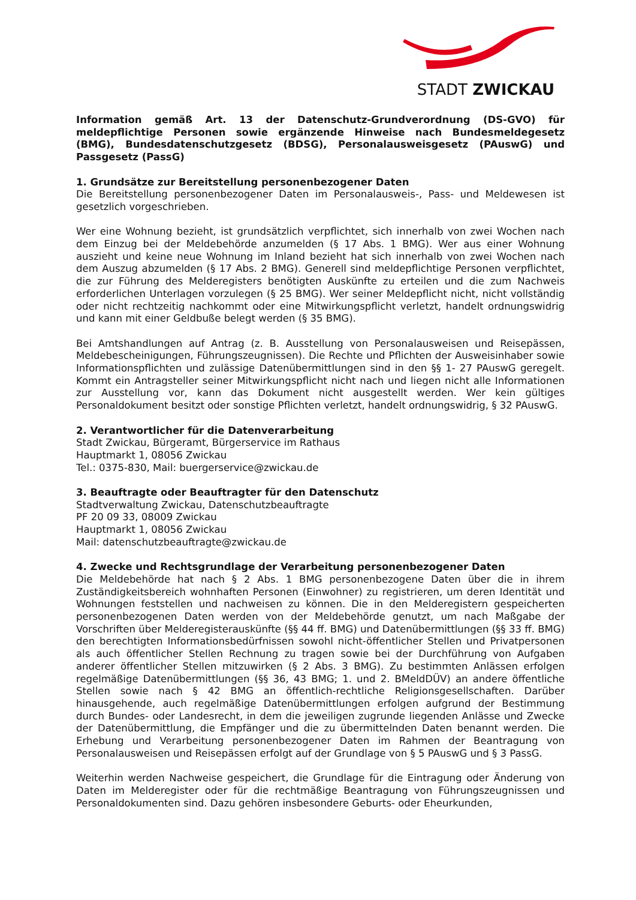STADT ZWICKAU
Information gemäß Art. 13 der Datenschutz-Grundverordnung (DS-GVO) für meldepflichtige Personen sowie ergänzende Hinweise nach Bundesmeldegesetz (BMG), Bundesdatenschutzgesetz (BDSG), Personalausweisgesetz (PAuswG) und Passgesetz (PassG)
1. Grundsätze zur Bereitstellung personenbezogener Daten
Die Bereitstellung personenbezogener Daten im Personalausweis-, Pass- und Meldewesen ist gesetzlich vorgeschrieben.
Wer eine Wohnung bezieht, ist grundsätzlich verpflichtet, sich innerhalb von zwei Wochen nach dem Einzug bei der Meldebehörde anzumelden (§ 17 Abs. 1 BMG). Wer aus einer Wohnung auszieht und keine neue Wohnung im Inland bezieht hat sich innerhalb von zwei Wochen nach dem Auszug abzumelden (§ 17 Abs. 2 BMG). Generell sind meldepflichtige Personen verpflichtet, die zur Führung des Melderegisters benötigten Auskünfte zu erteilen und die zum Nachweis erforderlichen Unterlagen vorzulegen (§ 25 BMG). Wer seiner Meldepflicht nicht, nicht vollständig oder nicht rechtzeitig nachkommt oder eine Mitwirkungspflicht verletzt, handelt ordnungswidrig und kann mit einer Geldbuße belegt werden (§ 35 BMG).
Bei Amtshandlungen auf Antrag (z. B. Ausstellung von Personalausweisen und Reisepässen, Meldebescheinigungen, Führungszeugnissen). Die Rechte und Pflichten der Ausweisinhaber sowie Informationspflichten und zulässige Datenübermittlungen sind in den §§ 1- 27 PAuswG geregelt. Kommt ein Antragsteller seiner Mitwirkungspflicht nicht nach und liegen nicht alle Informationen zur Ausstellung vor, kann das Dokument nicht ausgestellt werden. Wer kein gültiges Personaldokument besitzt oder sonstige Pflichten verletzt, handelt ordnungswidrig, § 32 PAuswG.
2. Verantwortlicher für die Datenverarbeitung
Stadt Zwickau, Bürgeramt, Bürgerservice im Rathaus
Hauptmarkt 1, 08056 Zwickau
Tel.: 0375-830, Mail: buergerservice@zwickau.de
3. Beauftragte oder Beauftragter für den Datenschutz
Stadtverwaltung Zwickau, Datenschutzbeauftragte
PF 20 09 33, 08009 Zwickau
Hauptmarkt 1, 08056 Zwickau
Mail: datenschutzbeauftragte@zwickau.de
4. Zwecke und Rechtsgrundlage der Verarbeitung personenbezogener Daten
Die Meldebehörde hat nach § 2 Abs. 1 BMG personenbezogene Daten über die in ihrem Zuständigkeitsbereich wohnhaften Personen (Einwohner) zu registrieren, um deren Identität und Wohnungen feststellen und nachweisen zu können. Die in den Melderegistern gespeicherten personenbezogenen Daten werden von der Meldebehörde genutzt, um nach Maßgabe der Vorschriften über Melderegisterauskünfte (§§ 44 ff. BMG) und Datenübermittlungen (§§ 33 ff. BMG) den berechtigten Informationsbedürfnissen sowohl nicht-öffentlicher Stellen und Privatpersonen als auch öffentlicher Stellen Rechnung zu tragen sowie bei der Durchführung von Aufgaben anderer öffentlicher Stellen mitzuwirken (§ 2 Abs. 3 BMG). Zu bestimmten Anlässen erfolgen regelmäßige Datenübermittlungen (§§ 36, 43 BMG; 1. und 2. BMeldDÜV) an andere öffentliche Stellen sowie nach § 42 BMG an öffentlich-rechtliche Religionsgesellschaften. Darüber hinausgehende, auch regelmäßige Datenübermittlungen erfolgen aufgrund der Bestimmung durch Bundes- oder Landesrecht, in dem die jeweiligen zugrunde liegenden Anlässe und Zwecke der Datenübermittlung, die Empfänger und die zu übermittelnden Daten benannt werden. Die Erhebung und Verarbeitung personenbezogener Daten im Rahmen der Beantragung von Personalausweisen und Reisepässen erfolgt auf der Grundlage von § 5 PAuswG und § 3 PassG.
Weiterhin werden Nachweise gespeichert, die Grundlage für die Eintragung oder Änderung von Daten im Melderegister oder für die rechtmäßige Beantragung von Führungszeugnissen und Personaldokumenten sind. Dazu gehören insbesondere Geburts- oder Eheurkunden,